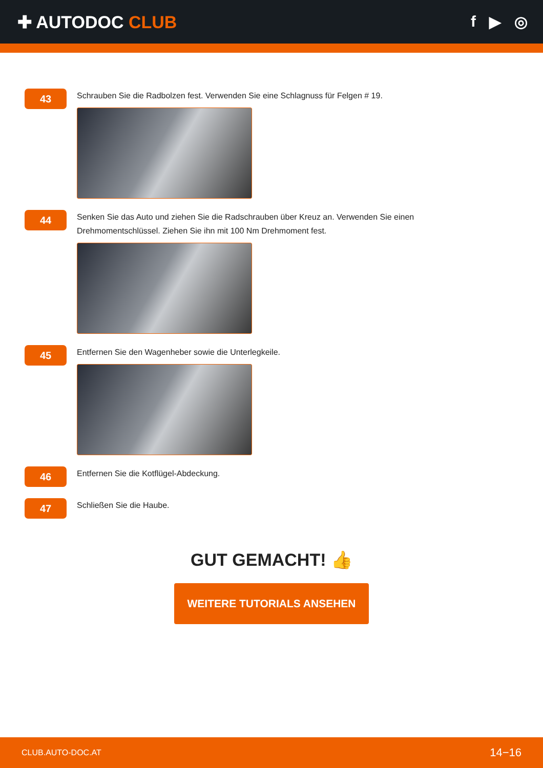✚ AUTODOC CLUB f ▶ ◎
43
Schrauben Sie die Radbolzen fest. Verwenden Sie eine Schlagnuss für Felgen # 19.
44
Senken Sie das Auto und ziehen Sie die Radschrauben über Kreuz an. Verwenden Sie einen Drehmomentschlüssel. Ziehen Sie ihn mit 100 Nm Drehmoment fest.
45
Entfernen Sie den Wagenheber sowie die Unterlegkeile.
46
Entfernen Sie die Kotflügel-Abdeckung.
47
Schließen Sie die Haube.
GUT GEMACHT! 👍
WEITERE TUTORIALS ANSEHEN
CLUB.AUTO-DOC.AT 14−16